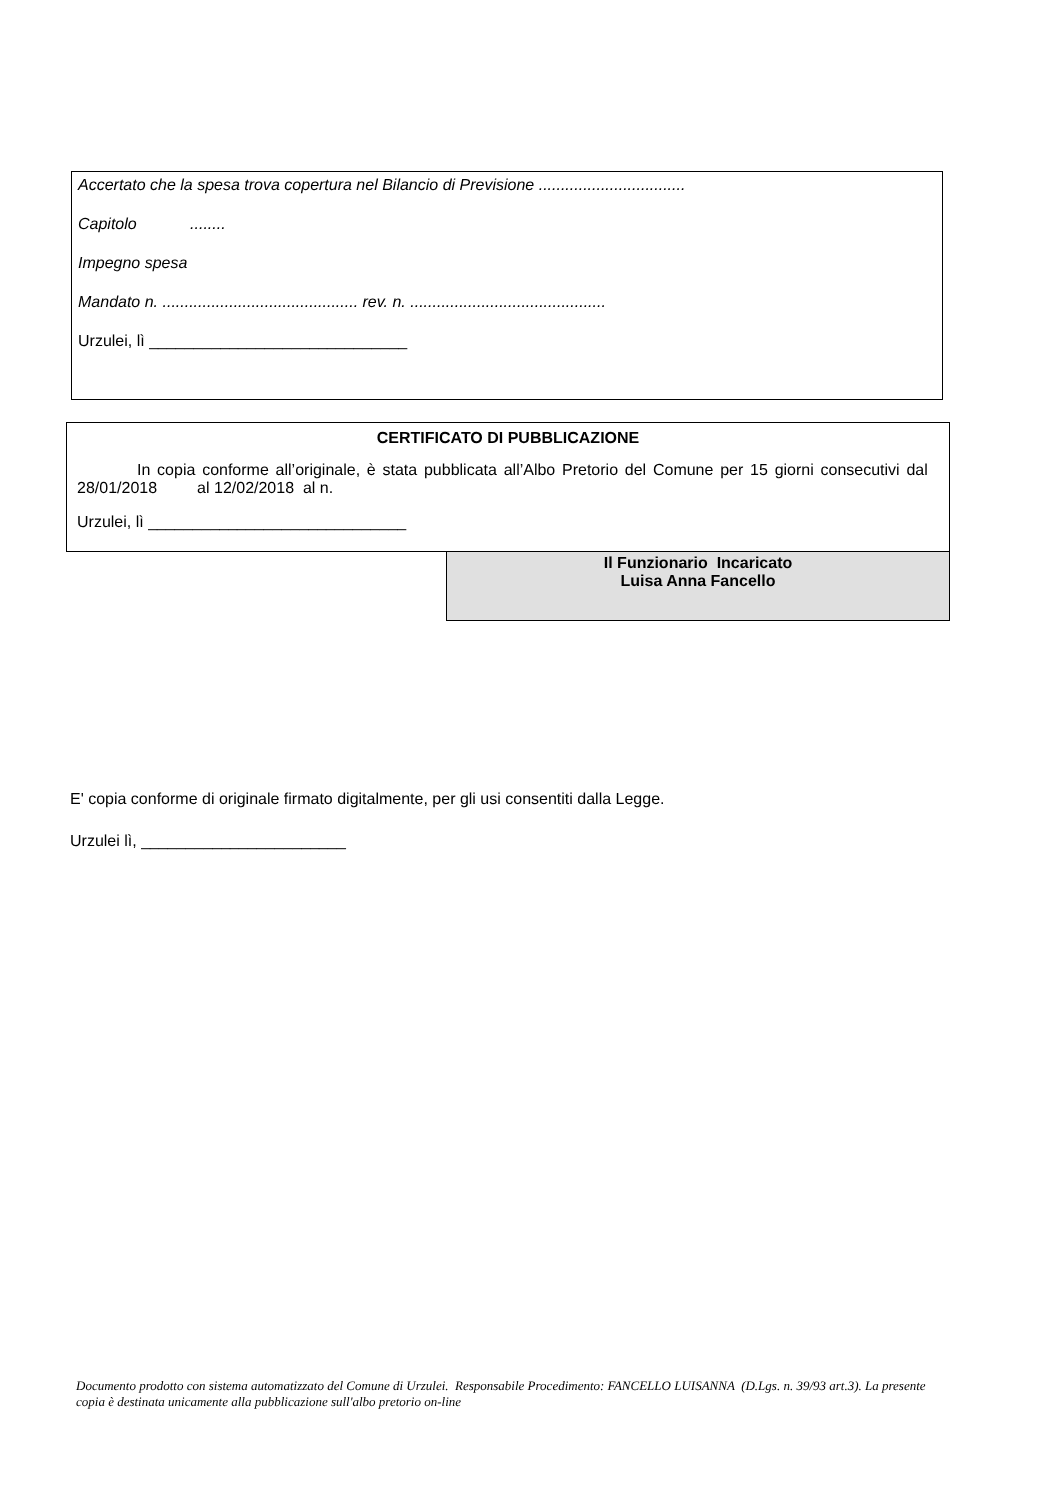Accertato che la spesa trova copertura nel Bilancio di Previsione .................................
Capitolo ........
Impegno spesa
Mandato n. ............................................ rev. n. ............................................
Urzulei, lì _____________________________
CERTIFICATO DI PUBBLICAZIONE
In copia conforme all’originale, è stata pubblicata all’Albo Pretorio del Comune per 15 giorni consecutivi dal 28/01/2018 al 12/02/2018 al n.
Urzulei, lì _____________________________
Il Funzionario Incaricato
Luisa Anna Fancello
E' copia conforme di originale firmato digitalmente, per gli usi consentiti dalla Legge.
Urzulei lì, _______________________
Documento prodotto con sistema automatizzato del Comune di Urzulei. Responsabile Procedimento: FANCELLO LUISANNA (D.Lgs. n. 39/93 art.3). La presente copia è destinata unicamente alla pubblicazione sull'albo pretorio on-line